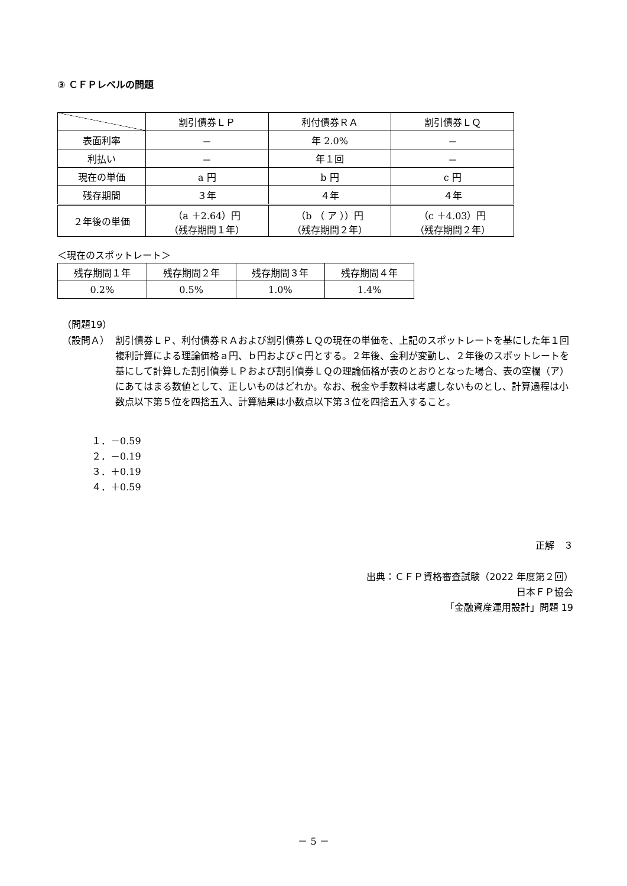③ ＣＦＰレベルの問題
| | 割引債券ＬＰ | 利付債券ＲＡ | 割引債券ＬＱ |
| --- | --- | --- | --- |
| 表面利率 | － | 年 2.0% | － |
| 利払い | － | 年１回 | － |
| 現在の単価 | a 円 | b 円 | c 円 |
| 残存期間 | ３年 | ４年 | ４年 |
| ２年後の単価 | （a ＋2.64）円 （残存期間１年） | （b （ ア ））円 （残存期間２年） | （c ＋4.03）円 （残存期間２年） |
＜現在のスポットレート＞
| 残存期間１年 | 残存期間２年 | 残存期間３年 | 残存期間４年 |
| 0.2% | 0.5% | 1.0% | 1.4% |
（問題19）
（設問Ａ） 割引債券ＬＰ、利付債券ＲＡおよび割引債券ＬＱの現在の単価を、上記のスポットレートを基にした年１回複利計算による理論価格ａ円、ｂ円およびｃ円とする。２年後、金利が変動し、２年後のスポットレートを基にして計算した割引債券ＬＰおよび割引債券ＬＱの理論価格が表のとおりとなった場合、表の空欄（ア）にあてはまる数値として、正しいものはどれか。なお、税金や手数料は考慮しないものとし、計算過程は小数点以下第５位を四捨五入、計算結果は小数点以下第３位を四捨五入すること。
１．－0.59
２．－0.19
３．＋0.19
４．＋0.59
正解　３
出典：ＣＦＰ資格審査試験（2022 年度第２回）
日本ＦＰ協会
「金融資産運用設計」問題 19
－ 5 －